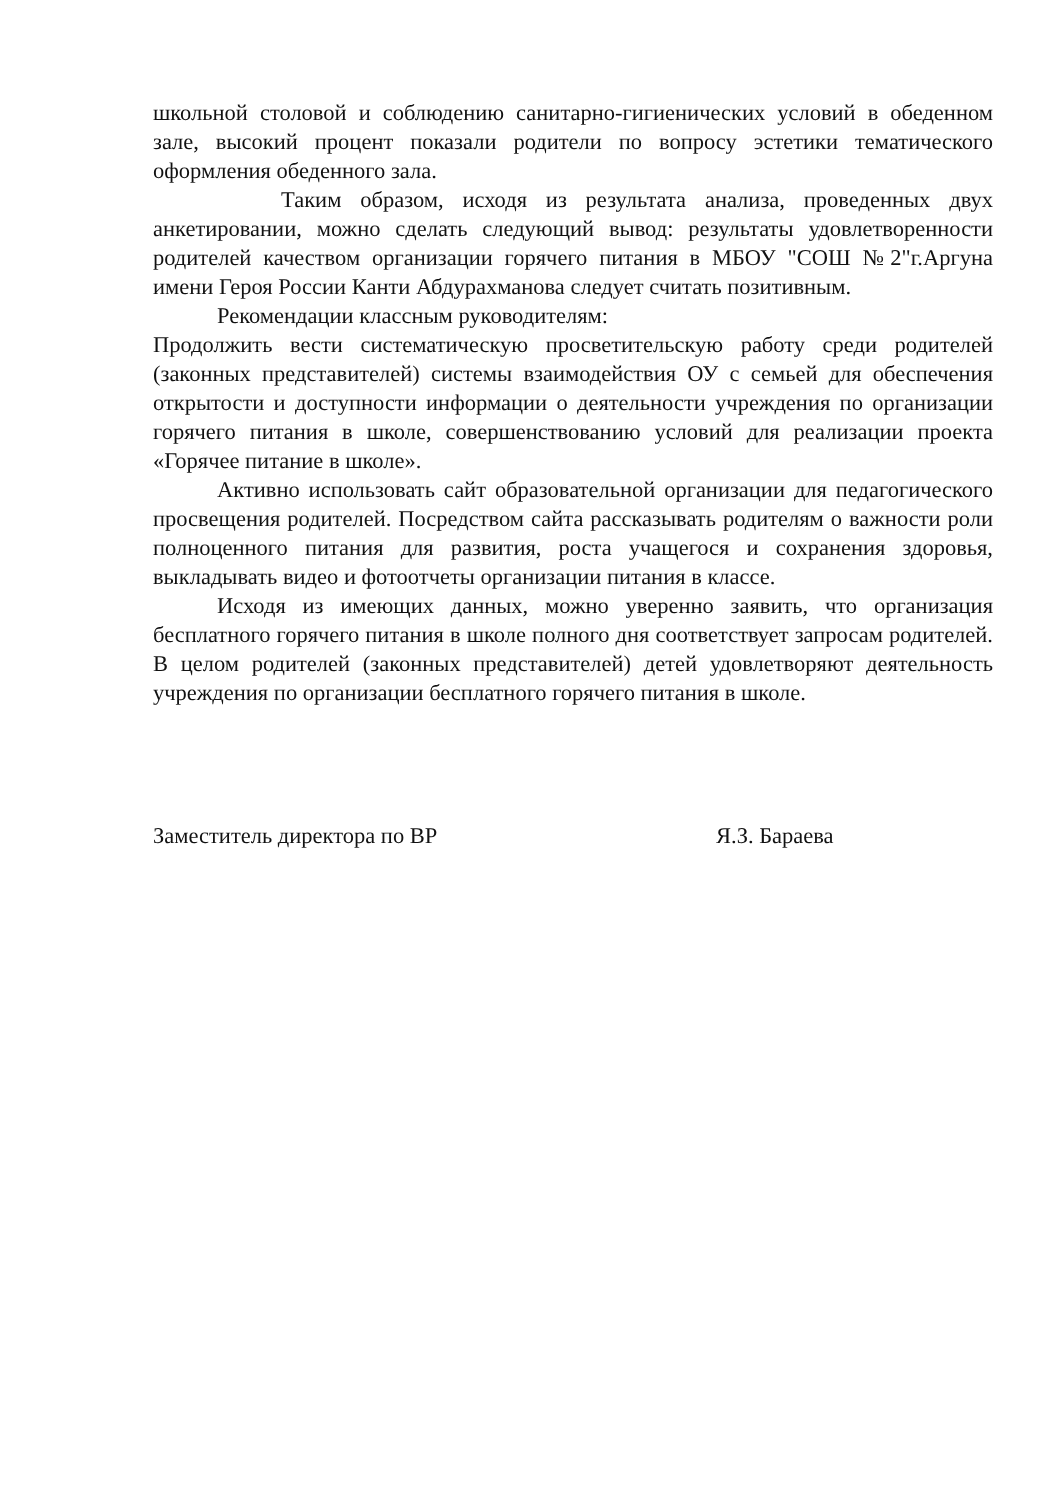школьной столовой и соблюдению санитарно-гигиенических условий в обеденном зале, высокий процент показали родители по вопросу эстетики тематического оформления обеденного зала.
Таким образом, исходя из результата анализа, проведенных двух анкетировании, можно сделать следующий вывод: результаты удовлетворенности родителей качеством организации горячего питания в МБОУ "СОШ №2"г.Аргуна имени Героя России Канти Абдурахманова следует считать позитивным.
Рекомендации классным руководителям:
Продолжить вести систематическую просветительскую работу среди родителей (законных представителей) системы взаимодействия ОУ с семьей для обеспечения открытости и доступности информации о деятельности учреждения по организации горячего питания в школе, совершенствованию условий для реализации проекта «Горячее питание в школе».
Активно использовать сайт образовательной организации для педагогического просвещения родителей. Посредством сайта рассказывать родителям о важности роли полноценного питания для развития, роста учащегося и сохранения здоровья, выкладывать видео и фотоотчеты организации питания в классе.
Исходя из имеющих данных, можно уверенно заявить, что организация бесплатного горячего питания в школе полного дня соответствует запросам родителей. В целом родителей (законных представителей) детей удовлетворяют деятельность учреждения по организации бесплатного горячего питания в школе.
Заместитель директора по ВР Я.З. Бараева